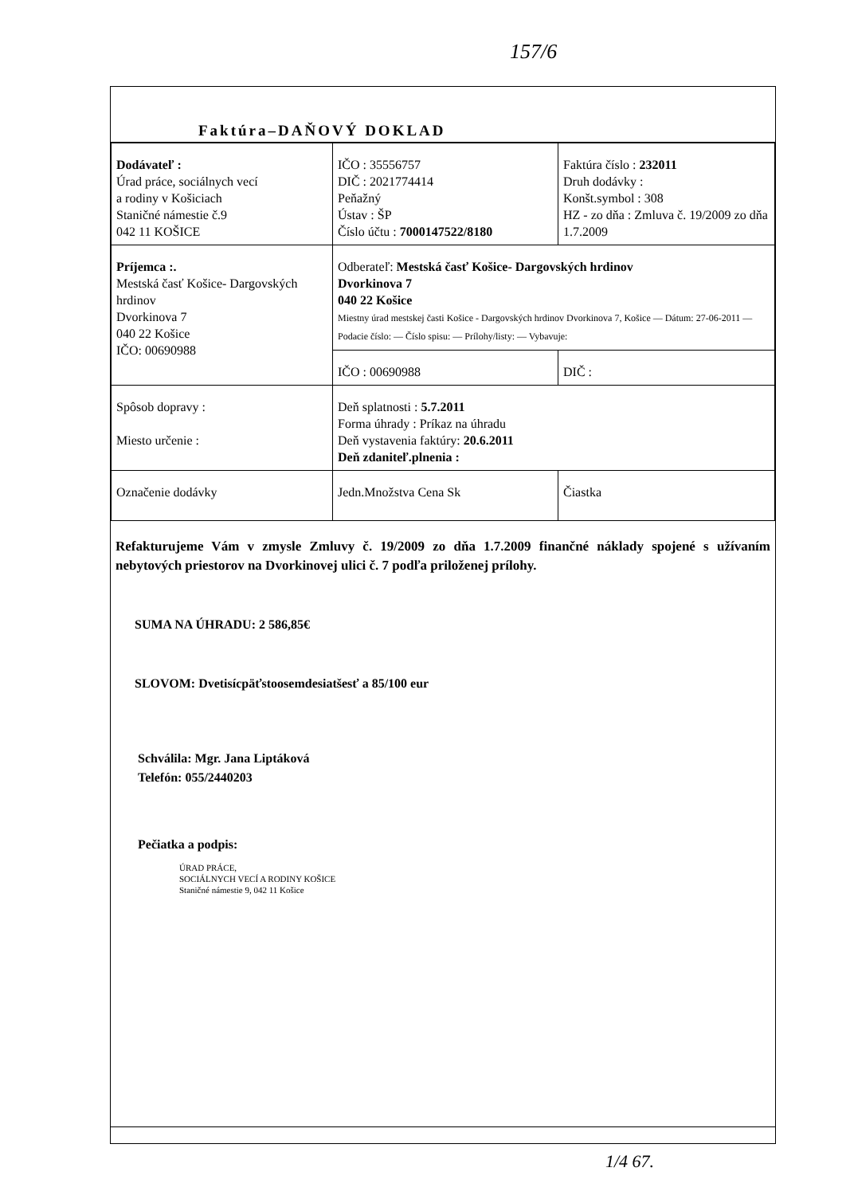157/6
Faktúra–DAŇOVÝ DOKLAD
| Dodávateľ : Úrad práce, sociálnych vecí a rodiny v Košiciach Staničné námestie č.9 042 11 KOŠICE | IČO : 35556757 DIČ : 2021774414 Peňažný Ústav : ŠP Číslo účtu : 7000147522/8180 | Faktúra číslo : 232011 Druh dodávky : Konšt.symbol : 308 HZ - zo dňa : Zmluva č. 19/2009 zo dňa 1.7.2009 |
| Príjemca :. Mestská časť Košice- Dargovských hrdinov Dvorkinova 7 040 22 Košice IČO: 00690988 | Odberateľ: Mestská časť Košice- Dargovských hrdinov Dvorkinova 7 040 22 Košice Miestny úrad mestskej časti Košice - Dargovských hrdinov Dvorkinova 7, Košice — Dátum: 27-06-2011 — Podacie číslo: — Číslo spisu: — Prílohy/listy: — Vybavuje: | |
| | IČO : 00690988 | DIČ : |
| Spôsob dopravy : Miesto určenie : | Deň splatnosti : 5.7.2011 Forma úhrady : Príkaz na úhradu Deň vystavenia faktúry: 20.6.2011 Deň zdaniteľ.plnenia : | |
| Označenie dodávky | Jedn.Množstva Cena Sk | Čiastka |
Refakturujeme Vám v zmysle Zmluvy č. 19/2009 zo dňa 1.7.2009 finančné náklady spojené s užívaním nebytových priestorov na Dvorkinovej ulici č. 7 podľa priloženej prílohy.
SUMA NA ÚHRADU: 2 586,85€
SLOVOM: Dvetisícpäťstoosemdesiatšesť a 85/100 eur
Schválila: Mgr. Jana Liptáková
Telefón: 055/2440203
Pečiatka a podpis:
ÚRAD PRÁCE,
SOCIÁLNYCH VECÍ A RODINY KOŠICE
Staničné námestie 9, 042 11 Košice
1/4 67.